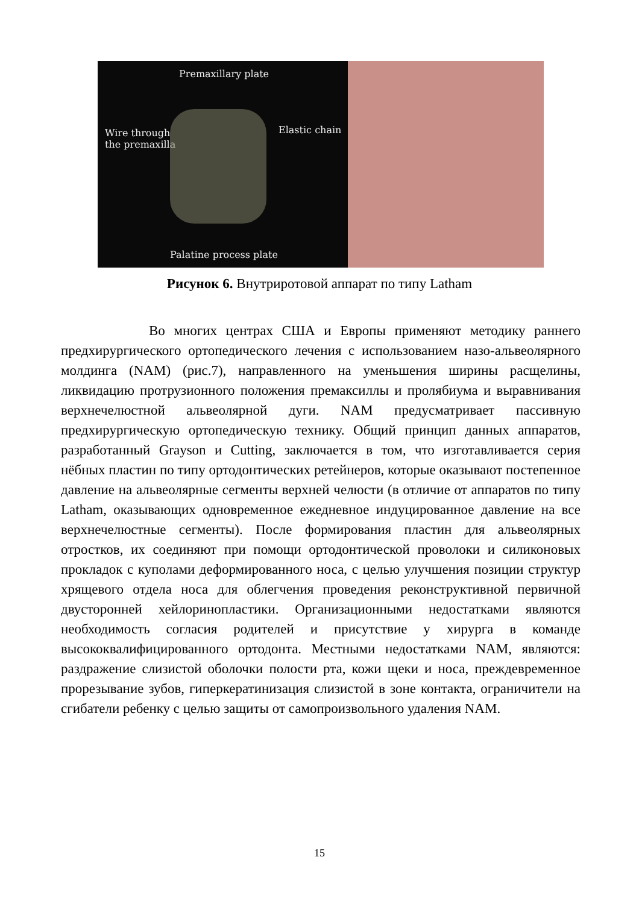Premaxillary plate
Wire through
the premaxilla
Elastic chain
Palatine process plate
Рисунок 6. Внутриротовой аппарат по типу Latham
Во многих центрах США и Европы применяют методику раннего предхирургического ортопедического лечения с использованием назо-альвеолярного молдинга (NAM) (рис.7), направленного на уменьшения ширины расщелины, ликвидацию протрузионного положения премаксиллы и пролябиума и выравнивания верхнечелюстной альвеолярной дуги. NAM предусматривает пассивную предхирургическую ортопедическую технику. Общий принцип данных аппаратов, разработанный Grayson и Cutting, заключается в том, что изготавливается серия нёбных пластин по типу ортодонтических ретейнеров, которые оказывают постепенное давление на альвеолярные сегменты верхней челюсти (в отличие от аппаратов по типу Latham, оказывающих одновременное ежедневное индуцированное давление на все верхнечелюстные сегменты). После формирования пластин для альвеолярных отростков, их соединяют при помощи ортодонтической проволоки и силиконовых прокладок с куполами деформированного носа, с целью улучшения позиции структур хрящевого отдела носа для облегчения проведения реконструктивной первичной двусторонней хейлоринопластики. Организационными недостатками являются необходимость согласия родителей и присутствие у хирурга в команде высококвалифицированного ортодонта. Местными недостатками NAM, являются: раздражение слизистой оболочки полости рта, кожи щеки и носа, преждевременное прорезывание зубов, гиперкератинизация слизистой в зоне контакта, ограничители на сгибатели ребенку с целью защиты от самопроизвольного удаления NAM.
15